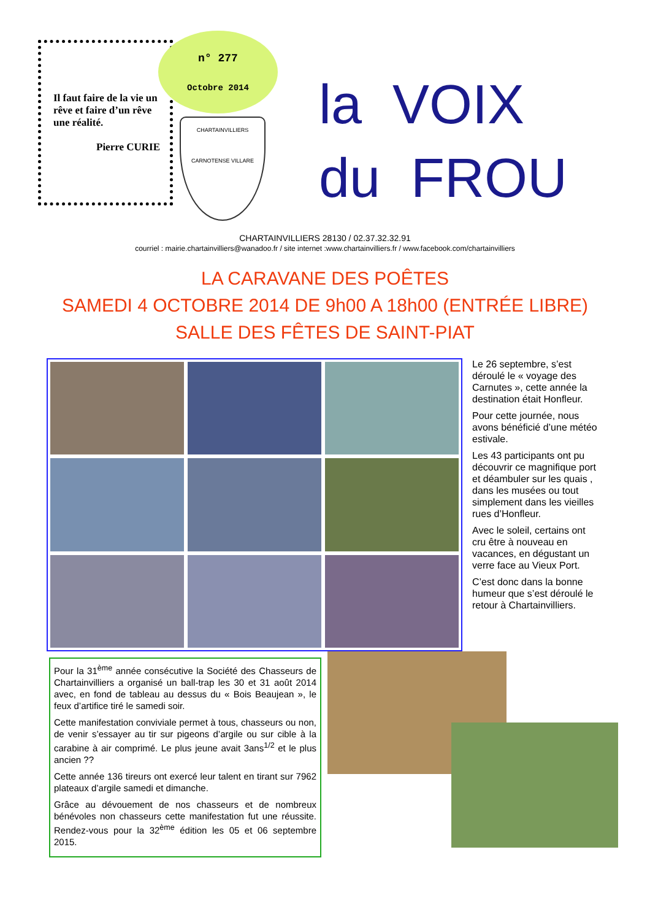Il faut faire de la vie un rêve et faire d’un rêve une réalité.
Pierre CURIE
n° 277
Octobre 2014
CHARTAINVILLIERS
CARNOTENSE VILLARE
la VOIX
du FROU
CHARTAINVILLIERS 28130 / 02.37.32.32.91
courriel : mairie.chartainvilliers@wanadoo.fr / site internet :www.chartainvilliers.fr / www.facebook.com/chartainvilliers
LA CARAVANE DES POÊTES
SAMEDI 4 OCTOBRE 2014 DE 9h00 A 18h00 (ENTRÉE LIBRE)
SALLE DES FÊTES DE SAINT-PIAT
Le 26 septembre, s’est déroulé le « voyage des Carnutes », cette année la destination était Honfleur.
Pour cette journée, nous avons bénéficié d’une météo estivale.
Les 43 participants ont pu découvrir ce magnifique port et déambuler sur les quais , dans les musées ou tout simplement dans les vieilles rues d’Honfleur.
Avec le soleil, certains ont cru être à nouveau en vacances, en dégustant un verre face au Vieux Port.
C’est donc dans la bonne humeur que s’est déroulé le retour à Chartainvilliers.
Pour la 31<sup>ème</sup> année consécutive la Société des Chasseurs de Chartainvilliers a organisé un ball-trap les 30 et 31 août 2014 avec, en fond de tableau au dessus du « Bois Beaujean », le feux d’artifice tiré le samedi soir.
Cette manifestation conviviale permet à tous, chasseurs ou non, de venir s’essayer au tir sur pigeons d’argile ou sur cible à la carabine à air comprimé. Le plus jeune avait 3ans<sup>1/2</sup> et le plus ancien ??
Cette année 136 tireurs ont exercé leur talent en tirant sur 7962 plateaux d’argile samedi et dimanche.
Grâce au dévouement de nos chasseurs et de nombreux bénévoles non chasseurs cette manifestation fut une réussite. Rendez-vous pour la 32<sup>ème</sup> édition les 05 et 06 septembre 2015.